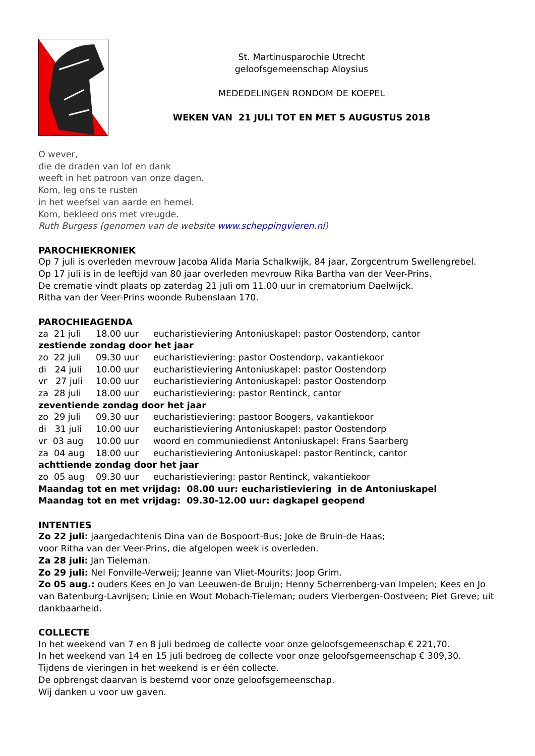St. Martinusparochie Utrecht
geloofsgemeenschap Aloysius
MEDEDELINGEN RONDOM DE KOEPEL
WEKEN VAN 21 JULI TOT EN MET 5 AUGUSTUS 2018
O wever,
die de draden van lof en dank
weeft in het patroon van onze dagen.
Kom, leg ons te rusten
in het weefsel van aarde en hemel.
Kom, bekleed ons met vreugde.
Ruth Burgess (genomen van de website www.scheppingvieren.nl)
PAROCHIEKRONIEK
Op 7 juli is overleden mevrouw Jacoba Alida Maria Schalkwijk, 84 jaar, Zorgcentrum Swellengrebel.
Op 17 juli is in de leeftijd van 80 jaar overleden mevrouw Rika Bartha van der Veer-Prins.
De crematie vindt plaats op zaterdag 21 juli om 11.00 uur in crematorium Daelwijck.
Ritha van der Veer-Prins woonde Rubenslaan 170.
PAROCHIEAGENDA
| za 21 juli | 18.00 uur | eucharistieviering Antoniuskapel: pastor Oostendorp, cantor |
| zestiende zondag door het jaar | | |
| zo 22 juli | 09.30 uur | eucharistieviering: pastor Oostendorp, vakantiekoor |
| di 24 juli | 10.00 uur | eucharistieviering Antoniuskapel: pastor Oostendorp |
| vr 27 juli | 10.00 uur | eucharistieviering Antoniuskapel: pastor Oostendorp |
| za 28 juli | 18.00 uur | eucharistieviering: pastor Rentinck, cantor |
| zeventiende zondag door het jaar | | |
| zo 29 juli | 09.30 uur | eucharistieviering: pastoor Boogers, vakantiekoor |
| di 31 juli | 10.00 uur | eucharistieviering Antoniuskapel: pastor Oostendorp |
| vr 03 aug | 10.00 uur | woord en communiedienst Antoniuskapel: Frans Saarberg |
| za 04 aug | 18.00 uur | eucharistieviering Antoniuskapel: pastor Rentinck, cantor |
| achttiende zondag door het jaar | | |
| zo 05 aug | 09.30 uur | eucharistieviering: pastor Rentinck, vakantiekoor |
Maandag tot en met vrijdag: 08.00 uur: eucharistieviering in de Antoniuskapel
Maandag tot en met vrijdag: 09.30-12.00 uur: dagkapel geopend
INTENTIES
Zo 22 juli: jaargedachtenis Dina van de Bospoort-Bus; Joke de Bruin-de Haas;
voor Ritha van der Veer-Prins, die afgelopen week is overleden.
Za 28 juli: Jan Tieleman.
Zo 29 juli: Nel Fonville-Verweij; Jeanne van Vliet-Mourits; Joop Grim.
Zo 05 aug.: ouders Kees en Jo van Leeuwen-de Bruijn; Henny Scherrenberg-van Impelen; Kees en Jo van Batenburg-Lavrijsen; Linie en Wout Mobach-Tieleman; ouders Vierbergen-Oostveen; Piet Greve; uit dankbaarheid.
COLLECTE
In het weekend van 7 en 8 juli bedroeg de collecte voor onze geloofsgemeenschap € 221,70.
In het weekend van 14 en 15 juli bedroeg de collecte voor onze geloofsgemeenschap € 309,30.
Tijdens de vieringen in het weekend is er één collecte.
De opbrengst daarvan is bestemd voor onze geloofsgemeenschap.
Wij danken u voor uw gaven.